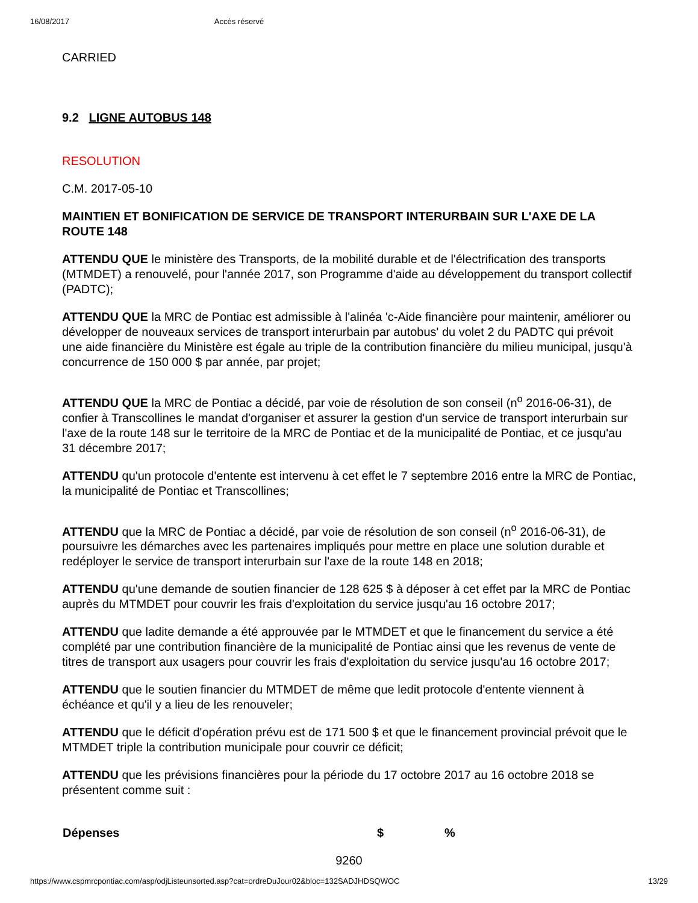16/08/2017 Accès réservé
CARRIED
9.2 LIGNE AUTOBUS 148
RESOLUTION
C.M. 2017-05-10
MAINTIEN ET BONIFICATION DE SERVICE DE TRANSPORT INTERURBAIN SUR L'AXE DE LA ROUTE 148
ATTENDU QUE le ministère des Transports, de la mobilité durable et de l'électrification des transports (MTMDET) a renouvelé, pour l'année 2017, son Programme d'aide au développement du transport collectif (PADTC);
ATTENDU QUE la MRC de Pontiac est admissible à l'alinéa 'c-Aide financière pour maintenir, améliorer ou développer de nouveaux services de transport interurbain par autobus' du volet 2 du PADTC qui prévoit une aide financière du Ministère est égale au triple de la contribution financière du milieu municipal, jusqu'à concurrence de 150 000 $ par année, par projet;
ATTENDU QUE la MRC de Pontiac a décidé, par voie de résolution de son conseil (n<sup>o</sup> 2016-06-31), de confier à Transcollines le mandat d'organiser et assurer la gestion d'un service de transport interurbain sur l'axe de la route 148 sur le territoire de la MRC de Pontiac et de la municipalité de Pontiac, et ce jusqu'au 31 décembre 2017;
ATTENDU qu'un protocole d'entente est intervenu à cet effet le 7 septembre 2016 entre la MRC de Pontiac, la municipalité de Pontiac et Transcollines;
ATTENDU que la MRC de Pontiac a décidé, par voie de résolution de son conseil (n<sup>o</sup> 2016-06-31), de poursuivre les démarches avec les partenaires impliqués pour mettre en place une solution durable et redéployer le service de transport interurbain sur l'axe de la route 148 en 2018;
ATTENDU qu'une demande de soutien financier de 128 625 $ à déposer à cet effet par la MRC de Pontiac auprès du MTMDET pour couvrir les frais d'exploitation du service jusqu'au 16 octobre 2017;
ATTENDU que ladite demande a été approuvée par le MTMDET et que le financement du service a été complété par une contribution financière de la municipalité de Pontiac ainsi que les revenus de vente de titres de transport aux usagers pour couvrir les frais d'exploitation du service jusqu'au 16 octobre 2017;
ATTENDU que le soutien financier du MTMDET de même que ledit protocole d'entente viennent à échéance et qu'il y a lieu de les renouveler;
ATTENDU que le déficit d'opération prévu est de 171 500 $ et que le financement provincial prévoit que le MTMDET triple la contribution municipale pour couvrir ce déficit;
ATTENDU que les prévisions financières pour la période du 17 octobre 2017 au 16 octobre 2018 se présentent comme suit :
| Dépenses | $ | % |
| --- | --- | --- |
9260
https://www.cspmrcpontiac.com/asp/odjListeunsorted.asp?cat=ordreDuJour02&bloc=132SADJHDSQWOC 13/29